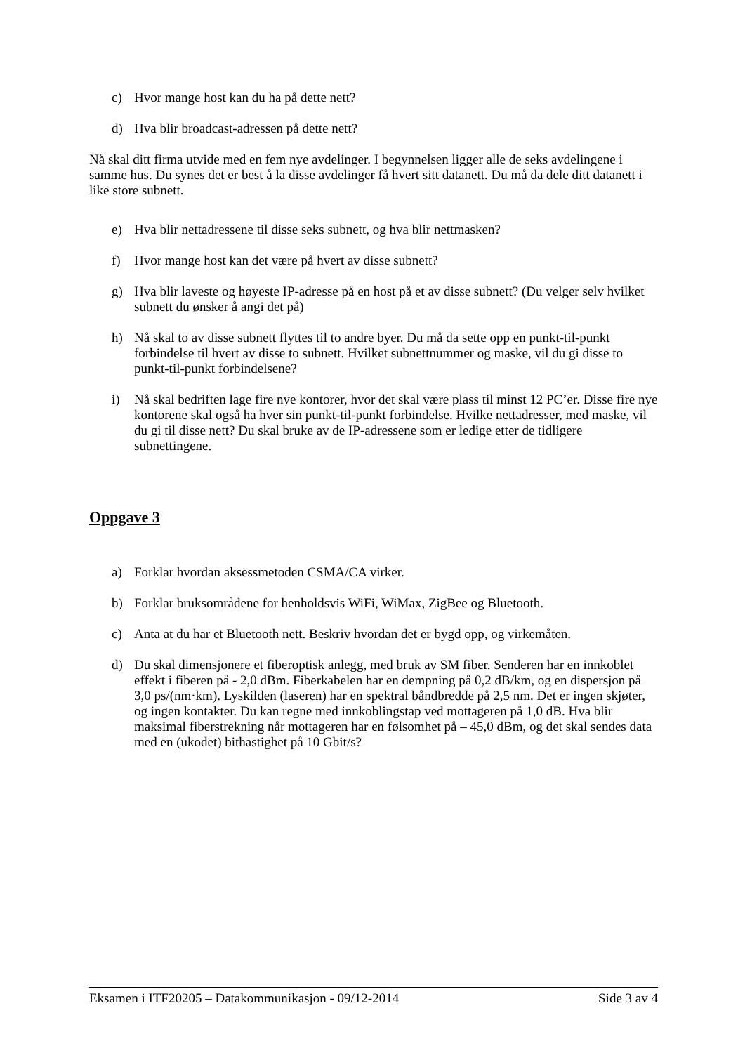c) Hvor mange host kan du ha på dette nett?
d) Hva blir broadcast-adressen på dette nett?
Nå skal ditt firma utvide med en fem nye avdelinger. I begynnelsen ligger alle de seks avdelingene i samme hus. Du synes det er best å la disse avdelinger få hvert sitt datanett. Du må da dele ditt datanett i like store subnett.
e) Hva blir nettadressene til disse seks subnett, og hva blir nettmasken?
f) Hvor mange host kan det være på hvert av disse subnett?
g) Hva blir laveste og høyeste IP-adresse på en host på et av disse subnett? (Du velger selv hvilket subnett du ønsker å angi det på)
h) Nå skal to av disse subnett flyttes til to andre byer. Du må da sette opp en punkt-til-punkt forbindelse til hvert av disse to subnett. Hvilket subnettnummer og maske, vil du gi disse to punkt-til-punkt forbindelsene?
i) Nå skal bedriften lage fire nye kontorer, hvor det skal være plass til minst 12 PC’er. Disse fire nye kontorene skal også ha hver sin punkt-til-punkt forbindelse. Hvilke nettadresser, med maske, vil du gi til disse nett? Du skal bruke av de IP-adressene som er ledige etter de tidligere subnettingene.
Oppgave 3
a) Forklar hvordan aksessmetoden CSMA/CA virker.
b) Forklar bruksområdene for henholdsvis WiFi, WiMax, ZigBee og Bluetooth.
c) Anta at du har et Bluetooth nett. Beskriv hvordan det er bygd opp, og virkemåten.
d) Du skal dimensjonere et fiberoptisk anlegg, med bruk av SM fiber. Senderen har en innkoblet effekt i fiberen på - 2,0 dBm. Fiberkabelen har en dempning på 0,2 dB/km, og en dispersjon på 3,0 ps/(nm·km). Lyskilden (laseren) har en spektral båndbredde på 2,5 nm. Det er ingen skjøter, og ingen kontakter. Du kan regne med innkoblingstap ved mottageren på 1,0 dB. Hva blir maksimal fiberstrekning når mottageren har en følsomhet på – 45,0 dBm, og det skal sendes data med en (ukodet) bithastighet på 10 Gbit/s?
Eksamen i ITF20205 – Datakommunikasjon - 09/12-2014 Side 3 av 4